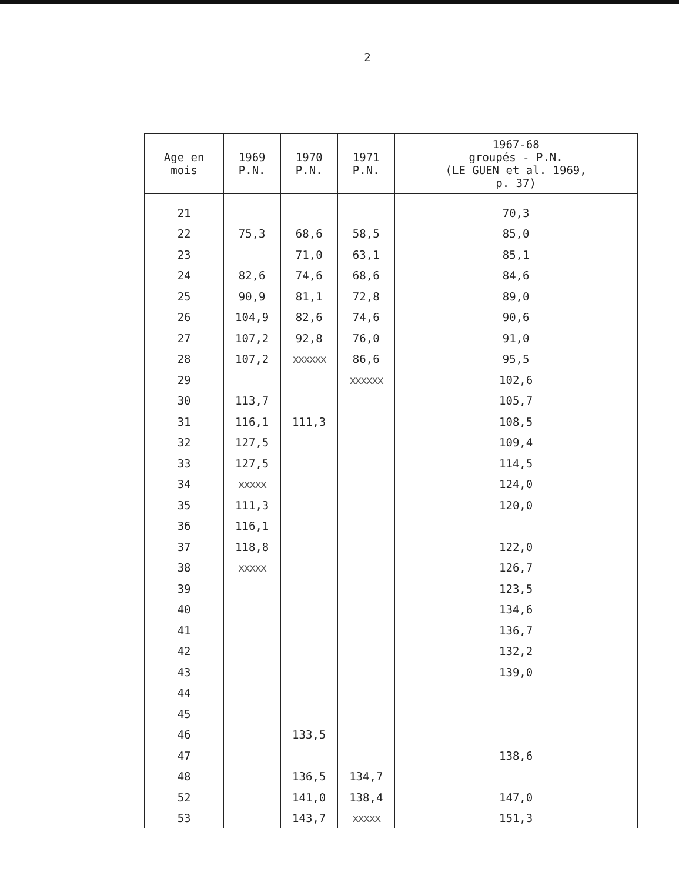2
| Age en mois | 1969 P.N. | 1970 P.N. | 1971 P.N. | 1967-68 groupés - P.N. (LE GUEN et al. 1969, p. 37) |
| --- | --- | --- | --- | --- |
| 21 | | | | 70,3 |
| 22 | 75,3 | 68,6 | 58,5 | 85,0 |
| 23 | | 71,0 | 63,1 | 85,1 |
| 24 | 82,6 | 74,6 | 68,6 | 84,6 |
| 25 | 90,9 | 81,1 | 72,8 | 89,0 |
| 26 | 104,9 | 82,6 | 74,6 | 90,6 |
| 27 | 107,2 | 92,8 | 76,0 | 91,0 |
| 28 | 107,2 | xxxxxx | 86,6 | 95,5 |
| 29 | | | xxxxxx | 102,6 |
| 30 | 113,7 | | | 105,7 |
| 31 | 116,1 | 111,3 | | 108,5 |
| 32 | 127,5 | | | 109,4 |
| 33 | 127,5 | | | 114,5 |
| 34 | xxxxx | | | 124,0 |
| 35 | 111,3 | | | 120,0 |
| 36 | 116,1 | | | |
| 37 | 118,8 | | | 122,0 |
| 38 | xxxxx | | | 126,7 |
| 39 | | | | 123,5 |
| 40 | | | | 134,6 |
| 41 | | | | 136,7 |
| 42 | | | | 132,2 |
| 43 | | | | 139,0 |
| 44 | | | | |
| 45 | | | | |
| 46 | | 133,5 | | |
| 47 | | | | 138,6 |
| 48 | | 136,5 | 134,7 | |
| 52 | | 141,0 | 138,4 | 147,0 |
| 53 | | 143,7 | xxxxx | 151,3 |